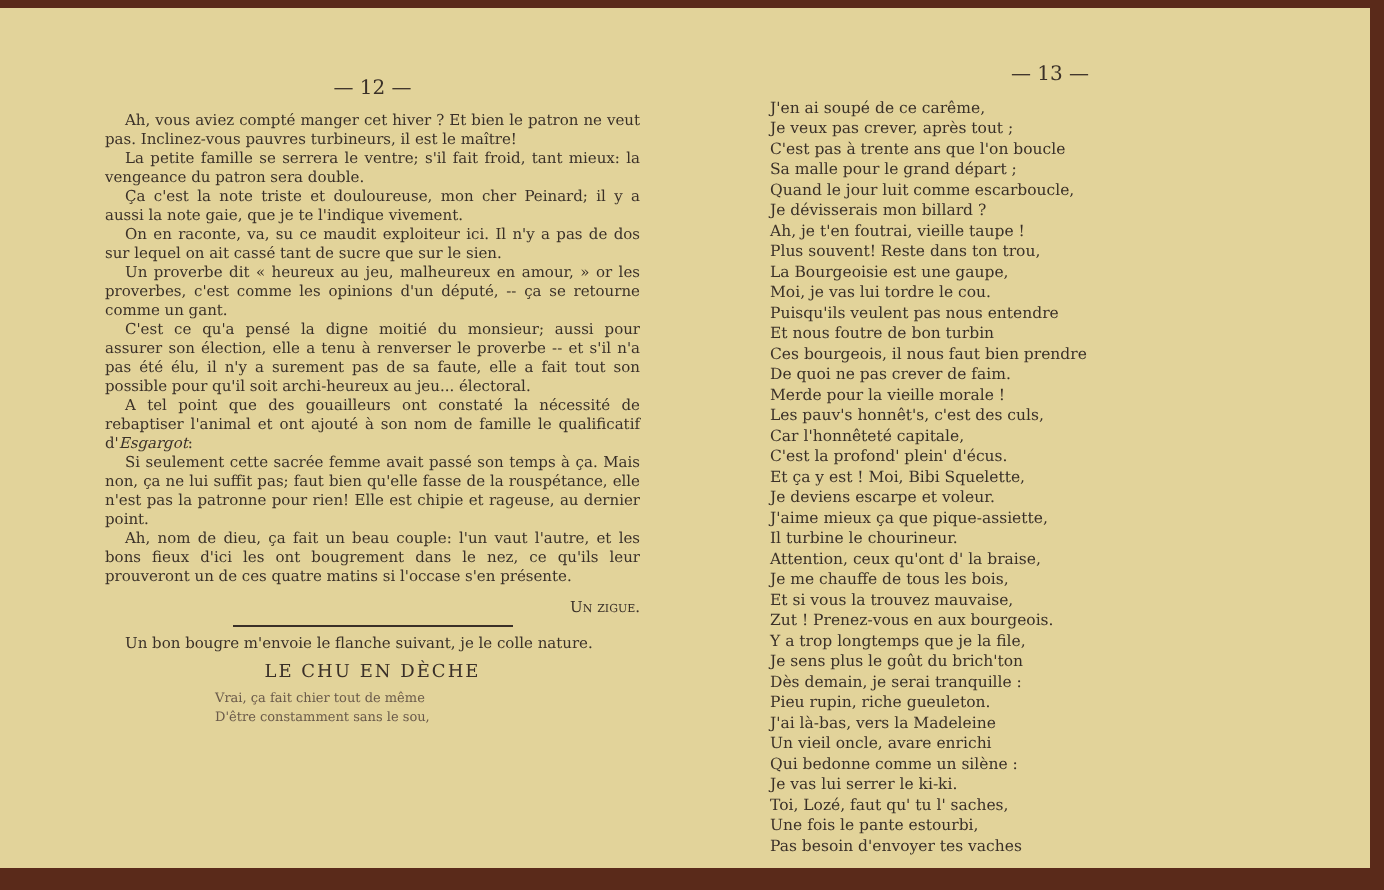— 12 —
Ah, vous aviez compté manger cet hiver ? Et bien le patron ne veut pas. Inclinez-vous pauvres turbineurs, il est le maître!
La petite famille se serrera le ventre; s'il fait froid, tant mieux: la vengeance du patron sera double.
Ça c'est la note triste et douloureuse, mon cher Peinard; il y a aussi la note gaie, que je te l'indique vivement.
On en raconte, va, su ce maudit exploiteur ici. Il n'y a pas de dos sur lequel on ait cassé tant de sucre que sur le sien.
Un proverbe dit « heureux au jeu, malheureux en amour, » or les proverbes, c'est comme les opinions d'un député, -- ça se retourne comme un gant.
C'est ce qu'a pensé la digne moitié du monsieur; aussi pour assurer son élection, elle a tenu à renverser le proverbe -- et s'il n'a pas été élu, il n'y a surement pas de sa faute, elle a fait tout son possible pour qu'il soit archi-heureux au jeu... électoral.
A tel point que des gouailleurs ont constaté la nécessité de rebaptiser l'animal et ont ajouté à son nom de famille le qualificatif d'Esgargot:
Si seulement cette sacrée femme avait passé son temps à ça. Mais non, ça ne lui suffit pas; faut bien qu'elle fasse de la rouspétance, elle n'est pas la patronne pour rien! Elle est chipie et rageuse, au dernier point.
Ah, nom de dieu, ça fait un beau couple: l'un vaut l'autre, et les bons fieux d'ici les ont bougrement dans le nez, ce qu'ils leur prouveront un de ces quatre matins si l'occase s'en présente.
Un zigue.
Un bon bougre m'envoie le flanche suivant, je le colle nature.
LE CHU EN DÈCHE
Vrai, ça fait chier tout de même
D'être constamment sans le sou,
— 13 —
J'en ai soupé de ce carême,
Je veux pas crever, après tout ;
C'est pas à trente ans que l'on boucle
Sa malle pour le grand départ ;
Quand le jour luit comme escarboucle,
Je dévisserais mon billard ?
Ah, je t'en foutrai, vieille taupe !
Plus souvent! Reste dans ton trou,
La Bourgeoisie est une gaupe,
Moi, je vas lui tordre le cou.
Puisqu'ils veulent pas nous entendre
Et nous foutre de bon turbin
Ces bourgeois, il nous faut bien prendre
De quoi ne pas crever de faim.
Merde pour la vieille morale !
Les pauv's honnêt's, c'est des culs,
Car l'honnêteté capitale,
C'est la profond' plein' d'écus.
Et ça y est ! Moi, Bibi Squelette,
Je deviens escarpe et voleur.
J'aime mieux ça que pique-assiette,
Il turbine le chourineur.
Attention, ceux qu'ont d' la braise,
Je me chauffe de tous les bois,
Et si vous la trouvez mauvaise,
Zut ! Prenez-vous en aux bourgeois.
Y a trop longtemps que je la file,
Je sens plus le goût du brich'ton
Dès demain, je serai tranquille :
Pieu rupin, riche gueuleton.
J'ai là-bas, vers la Madeleine
Un vieil oncle, avare enrichi
Qui bedonne comme un silène :
Je vas lui serrer le ki-ki.
Toi, Lozé, faut qu' tu l' saches,
Une fois le pante estourbi,
Pas besoin d'envoyer tes vaches